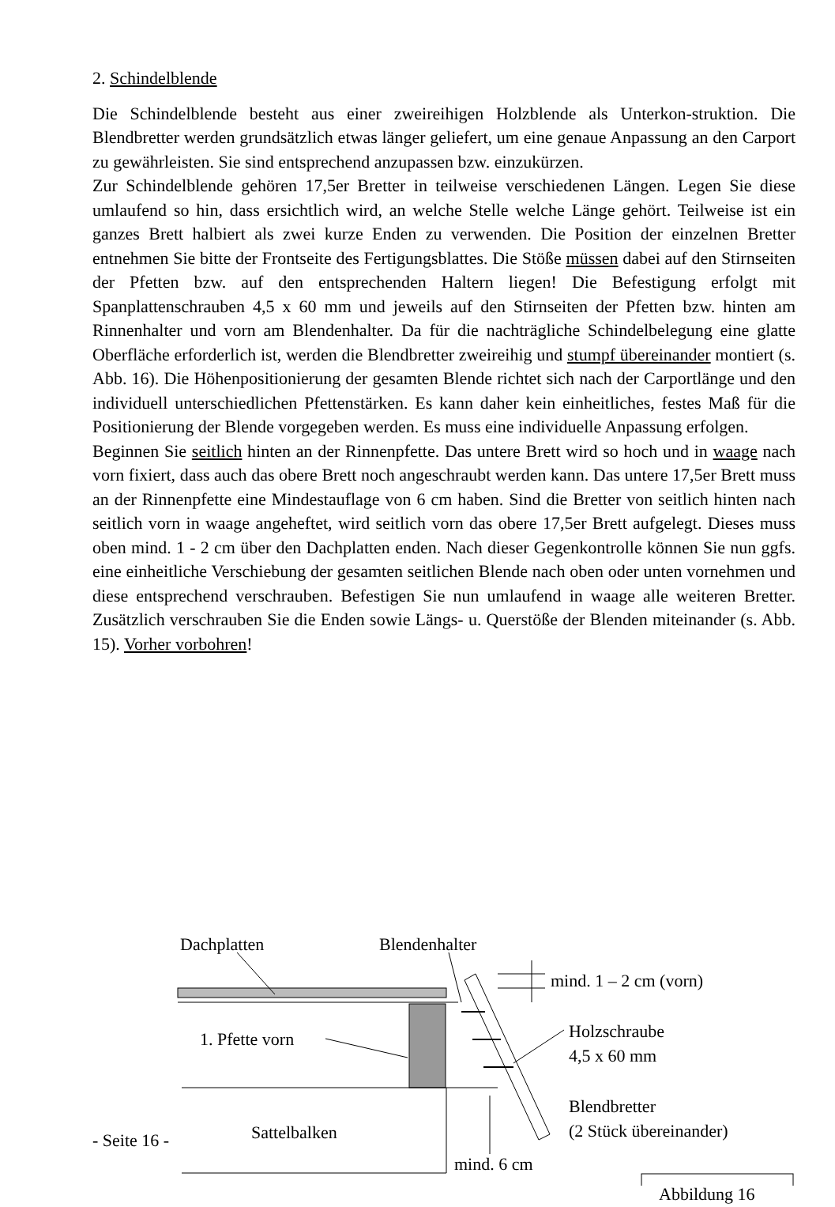2. Schindelblende
Die Schindelblende besteht aus einer zweireihigen Holzblende als Unterkon-struktion. Die Blendbretter werden grundsätzlich etwas länger geliefert, um eine genaue Anpassung an den Carport zu gewährleisten. Sie sind entsprechend anzupassen bzw. einzukürzen.
Zur Schindelblende gehören 17,5er Bretter in teilweise verschiedenen Längen. Legen Sie diese umlaufend so hin, dass ersichtlich wird, an welche Stelle welche Länge gehört. Teilweise ist ein ganzes Brett halbiert als zwei kurze Enden zu verwenden. Die Position der einzelnen Bretter entnehmen Sie bitte der Frontseite des Fertigungsblattes. Die Stöße müssen dabei auf den Stirnseiten der Pfetten bzw. auf den entsprechenden Haltern liegen! Die Befestigung erfolgt mit Spanplattenschrauben 4,5 x 60 mm und jeweils auf den Stirnseiten der Pfetten bzw. hinten am Rinnenhalter und vorn am Blendenhalter. Da für die nachträgliche Schindelbelegung eine glatte Oberfläche erforderlich ist, werden die Blendbretter zweireihig und stumpf übereinander montiert (s. Abb. 16). Die Höhenpositionierung der gesamten Blende richtet sich nach der Carportlänge und den individuell unterschiedlichen Pfettenstärken. Es kann daher kein einheitliches, festes Maß für die Positionierung der Blende vorgegeben werden. Es muss eine individuelle Anpassung erfolgen.
Beginnen Sie seitlich hinten an der Rinnenpfette. Das untere Brett wird so hoch und in waage nach vorn fixiert, dass auch das obere Brett noch angeschraubt werden kann. Das untere 17,5er Brett muss an der Rinnenpfette eine Mindestauflage von 6 cm haben. Sind die Bretter von seitlich hinten nach seitlich vorn in waage angeheftet, wird seitlich vorn das obere 17,5er Brett aufgelegt. Dieses muss oben mind. 1 - 2 cm über den Dachplatten enden. Nach dieser Gegenkontrolle können Sie nun ggfs. eine einheitliche Verschiebung der gesamten seitlichen Blende nach oben oder unten vornehmen und diese entsprechend verschrauben. Befestigen Sie nun umlaufend in waage alle weiteren Bretter. Zusätzlich verschrauben Sie die Enden sowie Längs- u. Querstöße der Blenden miteinander (s. Abb. 15). Vorher vorbohren!
Dachplatten Blendenhalter
mind. 1 – 2 cm (vorn)
Holzschraube
4,5 x 60 mm
1. Pfette vorn
Blendbretter
(2 Stück übereinander)
Sattelbalken
mind. 6 cm
Abbildung 16
- Seite 16 -